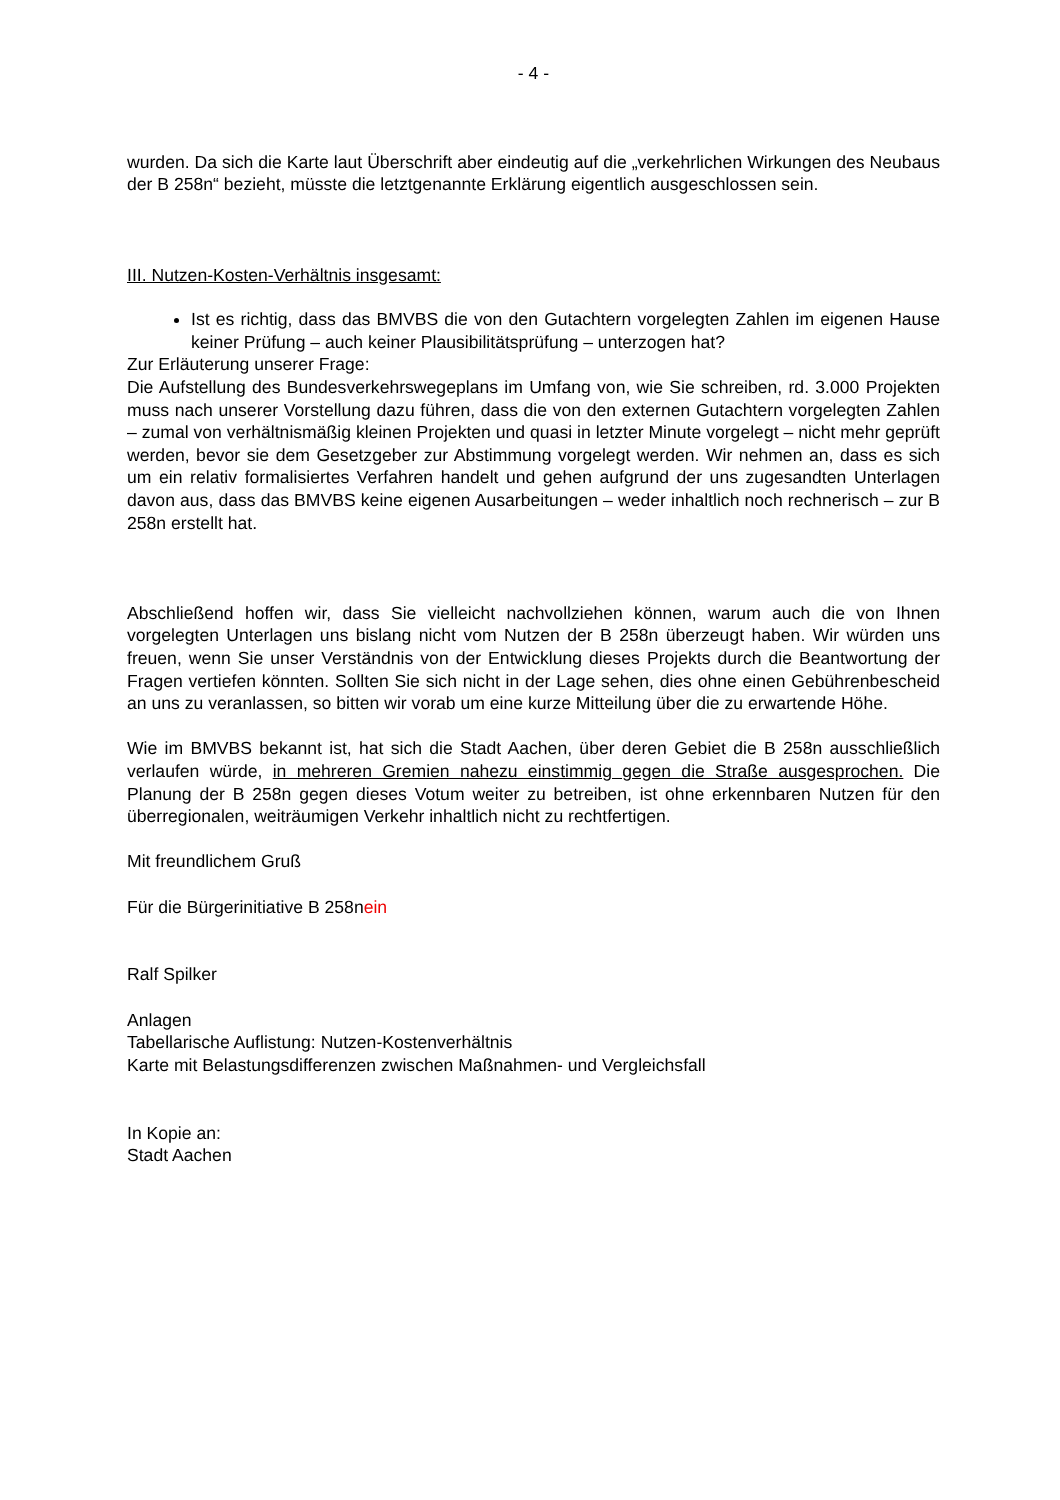- 4 -
wurden. Da sich die Karte laut Überschrift aber eindeutig auf die „verkehrlichen Wirkungen des Neubaus der B 258n“ bezieht, müsste die letztgenannte Erklärung eigentlich ausgeschlossen sein.
III. Nutzen-Kosten-Verhältnis insgesamt:
Ist es richtig, dass das BMVBS die von den Gutachtern vorgelegten Zahlen im eigenen Hause keiner Prüfung – auch keiner Plausibilitätsprüfung – unterzogen hat?
Zur Erläuterung unserer Frage:
Die Aufstellung des Bundesverkehrswegeplans im Umfang von, wie Sie schreiben, rd. 3.000 Projekten muss nach unserer Vorstellung dazu führen, dass die von den externen Gutachtern vorgelegten Zahlen – zumal von verhältnismäßig kleinen Projekten und quasi in letzter Minute vorgelegt – nicht mehr geprüft werden, bevor sie dem Gesetzgeber zur Abstimmung vorgelegt werden. Wir nehmen an, dass es sich um ein relativ formalisiertes Verfahren handelt und gehen aufgrund der uns zugesandten Unterlagen davon aus, dass das BMVBS keine eigenen Ausarbeitungen – weder inhaltlich noch rechnerisch – zur B 258n erstellt hat.
Abschließend hoffen wir, dass Sie vielleicht nachvollziehen können, warum auch die von Ihnen vorgelegten Unterlagen uns bislang nicht vom Nutzen der B 258n überzeugt haben. Wir würden uns freuen, wenn Sie unser Verständnis von der Entwicklung dieses Projekts durch die Beantwortung der Fragen vertiefen könnten. Sollten Sie sich nicht in der Lage sehen, dies ohne einen Gebührenbescheid an uns zu veranlassen, so bitten wir vorab um eine kurze Mitteilung über die zu erwartende Höhe.
Wie im BMVBS bekannt ist, hat sich die Stadt Aachen, über deren Gebiet die B 258n ausschließlich verlaufen würde, in mehreren Gremien nahezu einstimmig gegen die Straße ausgesprochen. Die Planung der B 258n gegen dieses Votum weiter zu betreiben, ist ohne erkennbaren Nutzen für den überregionalen, weiträumigen Verkehr inhaltlich nicht zu rechtfertigen.
Mit freundlichem Gruß
Für die Bürgerinitiative B 258nein
Ralf Spilker
Anlagen
Tabellarische Auflistung: Nutzen-Kostenverhältnis
Karte mit Belastungsdifferenzen zwischen Maßnahmen- und Vergleichsfall
In Kopie an:
Stadt Aachen